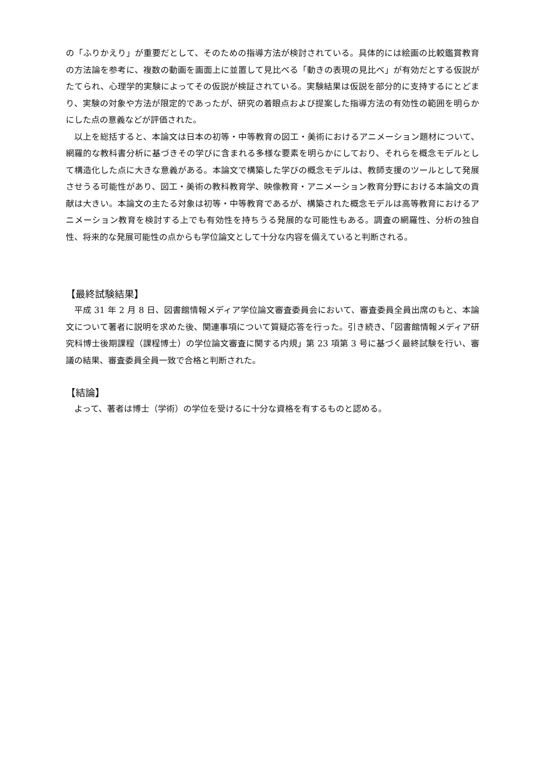の「ふりかえり」が重要だとして、そのための指導方法が検討されている。具体的には絵画の比較鑑賞教育の方法論を参考に、複数の動画を画面上に並置して見比べる「動きの表現の見比べ」が有効だとする仮説がたてられ、心理学的実験によってその仮説が検証されている。実験結果は仮説を部分的に支持するにとどまり、実験の対象や方法が限定的であったが、研究の着眼点および提案した指導方法の有効性の範囲を明らかにした点の意義などが評価された。
以上を総括すると、本論文は日本の初等・中等教育の図工・美術におけるアニメーション題材について、網羅的な教科書分析に基づきその学びに含まれる多様な要素を明らかにしており、それらを概念モデルとして構造化した点に大きな意義がある。本論文で構築した学びの概念モデルは、教師支援のツールとして発展させうる可能性があり、図工・美術の教科教育学、映像教育・アニメーション教育分野における本論文の貢献は大きい。本論文の主たる対象は初等・中等教育であるが、構築された概念モデルは高等教育におけるアニメーション教育を検討する上でも有効性を持ちうる発展的な可能性もある。調査の網羅性、分析の独自性、将来的な発展可能性の点からも学位論文として十分な内容を備えていると判断される。
【最終試験結果】
平成 31 年 2 月 8 日、図書館情報メディア学位論文審査委員会において、審査委員全員出席のもと、本論文について著者に説明を求めた後、関連事項について質疑応答を行った。引き続き、「図書館情報メディア研究科博士後期課程（課程博士）の学位論文審査に関する内規」第 23 項第 3 号に基づく最終試験を行い、審議の結果、審査委員全員一致で合格と判断された。
【結論】
よって、著者は博士（学術）の学位を受けるに十分な資格を有するものと認める。